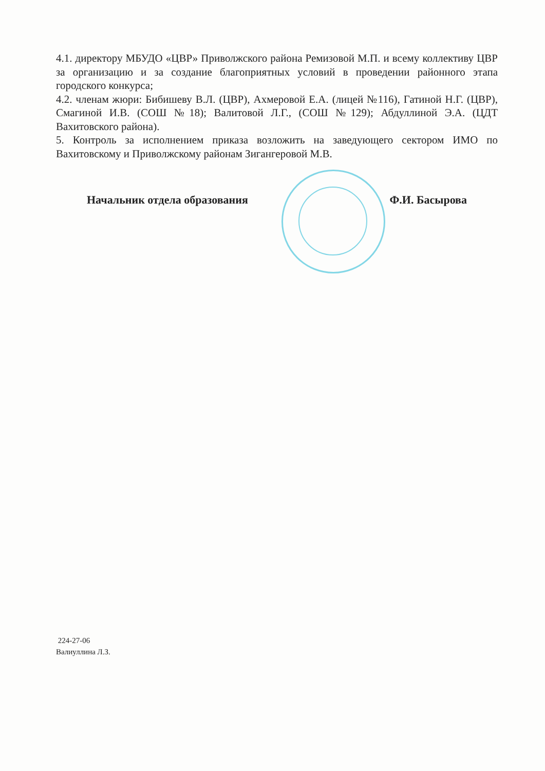4.1. директору МБУДО «ЦВР» Приволжского района Ремизовой М.П. и всему коллективу ЦВР за организацию и за создание благоприятных условий в проведении районного этапа городского конкурса;
4.2. членам жюри: Бибишеву В.Л. (ЦВР), Ахмеровой Е.А. (лицей №116), Гатиной Н.Г. (ЦВР), Смагиной И.В. (СОШ №18); Валитовой Л.Г., (СОШ №129); Абдуллиной Э.А. (ЦДТ Вахитовского района).
5. Контроль за исполнением приказа возложить на заведующего сектором ИМО по Вахитовскому и Приволжскому районам Зигангеровой М.В.
Начальник отдела образования Ф.И. Басырова
224-27-06
Валиуллина Л.З.